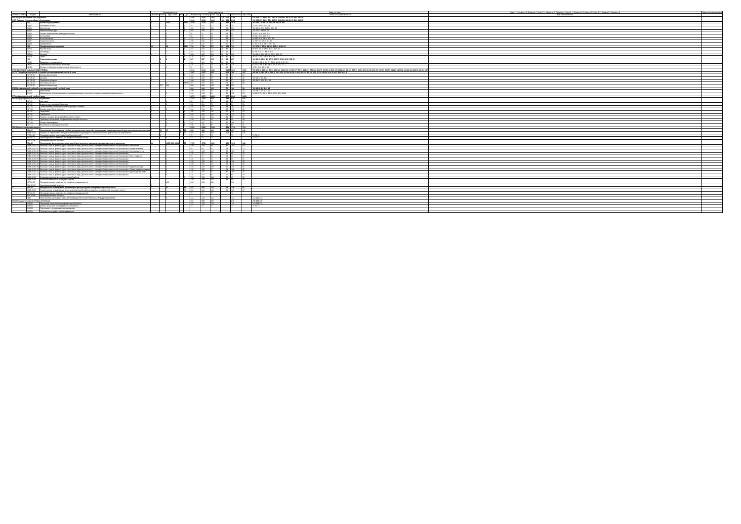| - | - | - | Формы контроля | | | | | Итого акад.часов | | | | | | Макс. уч. нагр. | | Курс 1 — Семестр 1, Семестр 2 / Курс 2 — Семестр 3, Семестр 4 / Курс 3 — Семестр 5, Семестр 6 / Курс 4 — Семестр 7, Семестр 8 | Закрепленная кафедра |
| --- | --- | --- | --- | --- | --- | --- | --- | --- | --- | --- | --- | --- | --- | --- | --- | --- | --- |
| Считать в плане | Индекс | Наименование | Экзамен | Зачет | Диф. зачет | КР | Др | Экспертное | По плану | Обяз. нагр. | КП | СР | Обяз. часть | Вар. часть | Итого Лек. Пр КП Конс СР | Код Наименование | |
| ОП Общеобразовательная подготовка | | | | | | | | 2106 | 2106 | 1404 | 120 | 602 | 2106 | | 918 339 273 48 60 50 2 196 35 1188 504 288 21 60 58 8 286 35 | | |
| СОО Среднее (полное) общее образование | | | | | | | | 2106 | 2106 | 1404 | 120 | 602 | 2106 | | 918 339 273 48 60 50 2 196 35 1188 504 288 21 60 58 8 286 35 | | |
| + | БД | Базовые дисциплины | 2 | | 2222 | | 1111 | 1079 | 1079 | 702 | | 335 | 1079 | | 463 136 170 22 135 616 180 216 20 200 | | |
| + | БД.01 | Иностранный язык | | | 2 | | 1 | 167 | 167 | 117 | | 42 | 167 | | 75 51 4 20 92 66 4 22 | | |
| + | БД.02 | Математика | 2 | | | | 1 | 228 | 228 | 156 | | 60 | 228 | | 102 40 28 8 26 126 60 28 4 34 | | |
| + | БД.03 | Физическая культура | | | 2 | | 1 | 234 | 234 | 117 | | 117 | 234 | | 102 51 51 132 66 66 | | |
| + | БД.04 | Основы безопасности жизнедеятельности | | | 2 | | | 55 | 55 | 29 | | 14 | 55 | | 19 10 7 2 36 16 6 2 12 | | |
| + | БД.05 | Астрономия | | | 2 | | | 55 | 55 | 29 | | 14 | 55 | | 19 14 3 2 36 16 6 2 12 | | |
| + | БД.06 | Естествознание | | | 2 | | 1 | 112 | 112 | 78 | | 28 | 112 | | 48 28 6 4 10 64 28 16 2 18 | | |
| + | БД.07 | Обществознание | | | 2 | | 1 | 106 | 106 | 78 | | 24 | 106 | | 44 28 6 2 8 62 38 6 2 16 | | |
| + | БД.08 | Информатика | | | 2 | | 1 | 122 | 122 | 78 | | 26 | 122 | | 54 16 18 4 16 68 22 22 4 20 | | |
| + | ПД | Профильные дисциплины | 22 | | 22 | | 1111 | 740 | 740 | 507 | 80 | 185 | 740 | | 331 174 47 40 26 44 409 215 41 40 22 61 | | |
| + | ПД.01 | Русский язык | 2 | | | | 1 | 187 | 187 | 117 | 20 | 34 | 187 | | 89 46 5 10 10 18 98 45 21 10 6 16 | | |
| + | ПД.02 | Литература | | | 2 | | 1 | 213 | 213 | 156 | 20 | 41 | 213 | | 92 58 10 6 121 88 10 8 15 | | |
| + | ПД.03 | История | 2 | | | | 1 | 230 | 230 | 156 | 20 | 60 | 230 | | 104 48 20 10 8 18 126 76 12 10 6 22 | | |
| + | ПД.04 | Право | | | 2 | | 1 | 110 | 110 | 78 | 20 | 30 | 110 | | 46 22 12 10 2 64 36 8 10 2 8 | | |
| + | ЭК | Элективные курсы | | 2 | 2 | | 2 | 287 | 287 | 195 | 40 | 82 | 287 | | 124 29 36 48 20 2 2 17 15 163 79 31 21 20 8 8 25 15 | | |
| + | ЭК.01 | Введение в специальность | | 2 | | | | 121 | 121 | 78 | 20 | 35 | 121 | | 53 10 24 24 10 2 2 7 7 68 33 11 11 10 6 6 8 8 | | |
| + | ЭК.02 | Современные технологии обучения | | | | | 2 | 115 | 115 | 78 | 20 | 35 | 115 | | 52 10 24 24 10 8 8 63 24 10 10 10 2 2 7 7 | | |
| + | ЭК.03 | Основы учебно-исследовательской деятельности | | | 2 | | | 51 | 51 | 39 | | 12 | 51 | | 19 9 8 2 32 12 10 10 | | |
| П ПРОФЕССИОНАЛЬНАЯ ПОДГОТОВКА | | | | | | | | 5130 | 5130 | 3420 | | 1430 | 3618 | 1512 | 756 276 32 228 120 50 30 202 126 1026 318 34 366 277 50 30 242 233 756 226 29 278 184 50 24 202 165 1080 220 46 498 354 10 10 50 24 310 230 810 167 12 373 299 50 34 220 185 702 104 22 364 206 50 34 184 147 | | |
| ОГСЭ Общий гуманитарный и социально-экономический учебный цикл | | | | | | | | 1007 | 1007 | 608 | | 363 | 786 | 221 | 206 48 78 12 8 72 10 133 76 12 4 53 6 237 64 90 20 34 6 69 16 229 30 118 34 2 87 14 105 60 10 4 41 8 97 52 8 4 41 8 | | |
| + | ОГСЭ.01 | Основы философии | | | 6 | | 5 | 132 | 132 | 88 | | 34 | 79 | 53 | | | |
| + | ОГСЭ.02 | История | 3 | | | | | 108 | 108 | 70 | | 32 | 63 | 45 | 108 48 22 4 6 32 4 | | |
| + | ОГСЭ.03 | Психология общения | 5 | | | | | 100 | 100 | 70 | | 24 | 57 | 43 | 100 48 22 10 6 4 24 24 | | |
| + | ОГСЭ.04 | Иностранный язык | | | 8 | | 34567 | 287 | 287 | 190 | | 79 | 207 | 80 | | | |
| + | ОГСЭ.05 | Физическая культура | | 357 | 468 | | | 380 | 380 | 190 | | 190 | 380 | | | | |
| ЕН Математический и общий естественнонаучный учебный цикл | | | | | | | | 244 | 244 | 152 | | 70 | 186 | 58 | 100 48 22 2 6 2 24 12 | | |
| + | ЕН.01 | Математика | 3 | | | | | 100 | 100 | 70 | | 24 | 76 | 24 | 100 48 22 2 6 2 24 12 | | |
| + | ЕН.02 | Информатика и информационно-коммуникационные технологии в профессиональной деятельности | | | 6 | | | 144 | 144 | 82 | | 46 | 110 | 34 | 48 30 30 6 2 12 12 96 26 26 26 10 4 34 34 | | |
| П Профессиональный учебный цикл | | | | | | | | 3879 | 3879 | 2660 | | 977 | 2646 | 1233 | | | |
| ОП Общепрофессиональные дисциплины | | | | | | | | 1443 | 1443 | 968 | | 389 | 928 | 515 | | | |
| + | ОП.01 | Анатомия | | | 4 | | | 80 | 80 | 57 | | 19 | 46 | 34 | | | |
| + | ОП.02 | Физиология с основами биохимии | | | 4 | | | 118 | 118 | 76 | | 36 | 62 | 56 | | | |
| + | ОП.03 | Гигиенические основы физической культуры и спорта | 6 | | | | 5 | 158 | 158 | 102 | | 48 | 102 | 56 | | | |
| + | ОП.04 | Основы врачебного контроля | 6 | | 5 | | | 154 | 154 | 95 | | 48 | 109 | 45 | | | |
| + | ОП.05 | Педагогика | 4 | | | | 3 | 194 | 194 | 132 | | 50 | 140 | 54 | | | |
| + | ОП.06 | Психология | 4 | | | | 3 | 192 | 192 | 132 | | 50 | 114 | 78 | | | |
| + | ОП.07 | Теория и история физической культуры и спорта | 4 | | | | 3 | 184 | 184 | 138 | | 34 | 95 | 89 | | | |
| + | ОП.08 | Правовое обеспечение профессиональной деятельности | | | 8 | | | 120 | 120 | 78 | | 32 | 80 | 40 | | | |
| + | ОП.09 | Основы биомеханики | | | 8 | | 7 | 137 | 137 | 97 | | 32 | 100 | 37 | | | |
| + | ОП.10 | Безопасность жизнедеятельности | | | 4 | | 3 | 106 | 106 | 80 | | 20 | 80 | 26 | | | |
| ПМ Профессиональные модули | | | | | | | | 2436 | 2436 | 1632 | | 588 | 1718 | 718 | | | |
| + | ПМ.01 | Организация и проведение учебно-тренировочных занятий и руководство соревновательной деятельностью спортсменов | 7 | 34 | 47 | 6 | 56 | 458 | 458 | 308 | | 124 | 267 | 191 | | | |
| + | МДК.01.01 | Избранный вид спорта с методикой тренировки и руководства соревновательной деятельностью спортсменов | | 4 | 7 | 6 | 56 | 458 | 458 | 308 | | 124 | 267 | 191 | | | |
| + | УП.01.01 | Производственная подготовка (учебная практика) | | 3 | | | | 72 | 72 | 72 | | | 72 | | 72 72 72 | | |
| + | ПП.01.01 | Производственная практика (по профилю специальности) | | | 4 | | | 72 | 72 | 72 | | | 72 | | 72 72 72 | | |
| + | ПМ.01.ЭК | Квалификационный экзамен | 7 | | | | | | | | | | | | | | |
| + | ПМ.02 | Организация физкультурно-спортивной деятельности различных возрастных групп населения | 68 | | 3355 4566 6668 | | 55 | 1756 | 1756 | 1201 | | 401 | 1316 | 440 | | | |
| + | МДК.02.01.01 | Базовые и новые физкультурно-спортивные виды деятельности с методикой оздоровительной тренировки: Гимнастика | | | 6 | | | 130 | 130 | 88 | | 32 | 100 | 30 | | | |
| + | МДК.02.01.02 | Базовые и новые физкультурно-спортивные виды деятельности с методикой оздоровительной тренировки: Легкая атлетика | | | 3 | | | 82 | 82 | 56 | | 18 | 72 | 10 | | | |
| + | МДК.02.01.03 | Базовые и новые физкультурно-спортивные виды деятельности с методикой оздоровительной тренировки: Спортивные игры | | | 8 | | | 148 | 148 | 112 | | 28 | 100 | 48 | | | |
| + | МДК.02.01.04 | Базовые и новые физкультурно-спортивные виды деятельности с методикой оздоровительной тренировки | | | 4 | | | 110 | 110 | 76 | | 30 | 90 | 20 | | | |
| + | МДК.02.01.05 | Базовые и новые физкультурно-спортивные виды деятельности с методикой оздоровительной тренировки: Бокс, плавание | | | 3 | | | 78 | 78 | 56 | | 14 | 60 | 18 | | | |
| + | МДК.02.01.06 | Базовые и новые физкультурно-спортивные виды деятельности с методикой оздоровительной тренировки | | | 4 | | | 116 | 116 | 76 | | 34 | 90 | 26 | | | |
| + | МДК.02.01.07 | Базовые и новые физкультурно-спортивные виды деятельности с методикой оздоровительной тренировки | | | 6 | | | 130 | 130 | 88 | | 28 | 100 | 30 | | | |
| + | МДК.02.01.08 | Базовые и новые физкультурно-спортивные виды деятельности с методикой оздоровительной тренировки | | | 8 | | | 150 | 150 | 112 | | 28 | 120 | 30 | | | |
| + | МДК.02.01.09 | Базовые и новые физкультурно-спортивные виды деятельности с методикой оздоровительной тренировки: Подвижные игры | | | 6 | | | 135 | 135 | 102 | | 25 | 110 | 25 | | | |
| + | МДК.02.01.10 | Базовые и новые физкультурно-спортивные виды деятельности с методикой оздоровительной тренировки: Туризм, ориентирование | | | 8 | | | 135 | 135 | 97 | | 28 | 100 | 35 | | | |
| + | МДК.02.01.11 | Базовые и новые физкультурно-спортивные виды деятельности с методикой оздоровительной тренировки: Единоборства, бокс | | | 8 | | | 125 | 125 | 82 | | 35 | 100 | 25 | | | |
| + | МДК.02.01.12 | Базовые и новые физкультурно-спортивные виды деятельности с методикой оздоровительной тренировки | | | 8 | | | 118 | 118 | 86 | | 22 | 90 | 28 | | | |
| + | МДК.02.02 | Организация физкультурно-спортивной работы | 6 | | | | 5 | 150 | 150 | 108 | | 30 | 85 | 65 | | | |
| + | МДК.02.03 | Лечебная физическая культура и массаж | | | 6 | | 5 | 149 | 149 | 102 | | 39 | 99 | 50 | | | |
| + | ПП.02.01 | Производственная практика (по профилю специальности) | | | 456 | | | 288 | 288 | 288 | | | 288 | | | | |
| + | ПМ.02.ЭК | Квалификационный экзамен | 8 | | | | | | | | | | | | | | |
| + | ПМ.03 | Методическое обеспечение организации физкультурной и спортивной деятельности | 7 | | 67 | | 56 | 222 | 222 | 143 | | 63 | 135 | 87 | | | |
| + | МДК.03.01 | Теоретические и прикладные аспекты методической работы педагога по физической культуре и спорту | | | 7 | | 56 | 222 | 222 | 143 | | 63 | 135 | 87 | | | |
| + | ПП.03.01 | Производственная практика (по профилю специальности) | | | 6 | | | 72 | 72 | 72 | | | 72 | | | | |
| + | ПМ.03.ЭК | Квалификационный экзамен | 7 | | | | | | | | | | | | | | |
| + | ПДП | ПРАКТИЧЕСКАЯ ПОДГОТОВКА (ПРОИЗВОДСТВЕННАЯ ПРАКТИКА (ПРЕДДИПЛОМНАЯ)) | | | 8 | | | 144 | 144 | 144 | | | 144 | | 144 144 144 | | |
| ГИА Государственная итоговая аттестация | | | | | | | | 216 | 216 | 216 | | | 216 | | 216 216 216 | | |
| + | ГИА.01 | Подготовка выпускной квалификационной работы | | | | | | 144 | 144 | 144 | | | 144 | | 144 144 144 | | |
| + | ГИА.02 | Защита выпускной квалификационной работы | | | | | | 72 | 72 | 72 | | | 72 | | 72 72 72 | | |
| + | ГИА.03 | Подготовка к государственным экзаменам | | | | | | | | | | | | | | | |
| + | ГИА.04 | Проведение государственных экзаменов | | | | | | | | | | | | | | | |